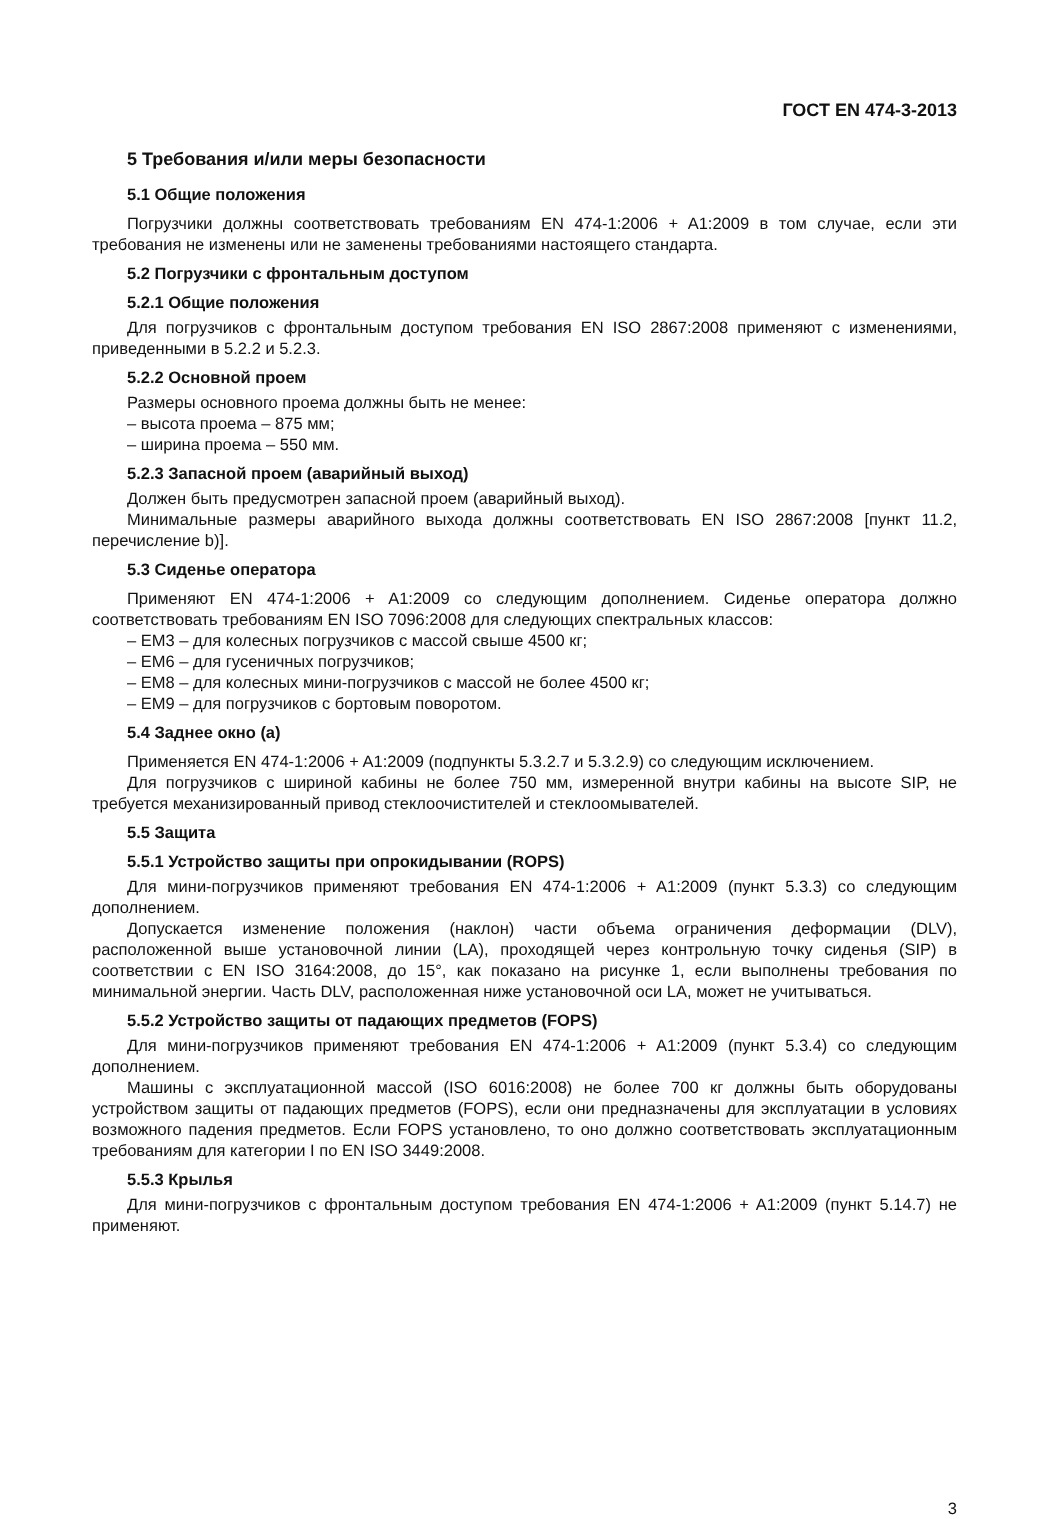ГОСТ EN 474-3-2013
5 Требования и/или меры безопасности
5.1 Общие положения
Погрузчики должны соответствовать требованиям EN 474-1:2006 + A1:2009 в том случае, если эти требования не изменены или не заменены требованиями настоящего стандарта.
5.2 Погрузчики с фронтальным доступом
5.2.1 Общие положения
Для погрузчиков с фронтальным доступом требования EN ISO 2867:2008 применяют с изменениями, приведенными в 5.2.2 и 5.2.3.
5.2.2 Основной проем
Размеры основного проема должны быть не менее:
– высота проема – 875 мм;
– ширина проема – 550 мм.
5.2.3 Запасной проем (аварийный выход)
Должен быть предусмотрен запасной проем (аварийный выход).
Минимальные размеры аварийного выхода должны соответствовать EN ISO 2867:2008 [пункт 11.2, перечисление b)].
5.3 Сиденье оператора
Применяют EN 474-1:2006 + A1:2009 со следующим дополнением. Сиденье оператора должно соответствовать требованиям EN ISO 7096:2008 для следующих спектральных классов:
– ЕМ3 – для колесных погрузчиков с массой свыше 4500 кг;
– ЕМ6 – для гусеничных погрузчиков;
– ЕМ8 – для колесных мини-погрузчиков с массой не более 4500 кг;
– ЕМ9 – для погрузчиков с бортовым поворотом.
5.4 Заднее окно (а)
Применяется EN 474-1:2006 + A1:2009 (подпункты 5.3.2.7 и 5.3.2.9) со следующим исключением.
Для погрузчиков с шириной кабины не более 750 мм, измеренной внутри кабины на высоте SIP, не требуется механизированный привод стеклоочистителей и стеклоомывателей.
5.5 Защита
5.5.1 Устройство защиты при опрокидывании (ROPS)
Для мини-погрузчиков применяют требования EN 474-1:2006 + A1:2009 (пункт 5.3.3) со следующим дополнением.
Допускается изменение положения (наклон) части объема ограничения деформации (DLV), расположенной выше установочной линии (LA), проходящей через контрольную точку сиденья (SIP) в соответствии с EN ISO 3164:2008, до 15°, как показано на рисунке 1, если выполнены требования по минимальной энергии. Часть DLV, расположенная ниже установочной оси LA, может не учитываться.
5.5.2 Устройство защиты от падающих предметов (FOPS)
Для мини-погрузчиков применяют требования EN 474-1:2006 + A1:2009 (пункт 5.3.4) со следующим дополнением.
Машины с эксплуатационной массой (ISO 6016:2008) не более 700 кг должны быть оборудованы устройством защиты от падающих предметов (FOPS), если они предназначены для эксплуатации в условиях возможного падения предметов. Если FOPS установлено, то оно должно соответствовать эксплуатационным требованиям для категории I по EN ISO 3449:2008.
5.5.3 Крылья
Для мини-погрузчиков с фронтальным доступом требования EN 474-1:2006 + A1:2009 (пункт 5.14.7) не применяют.
3